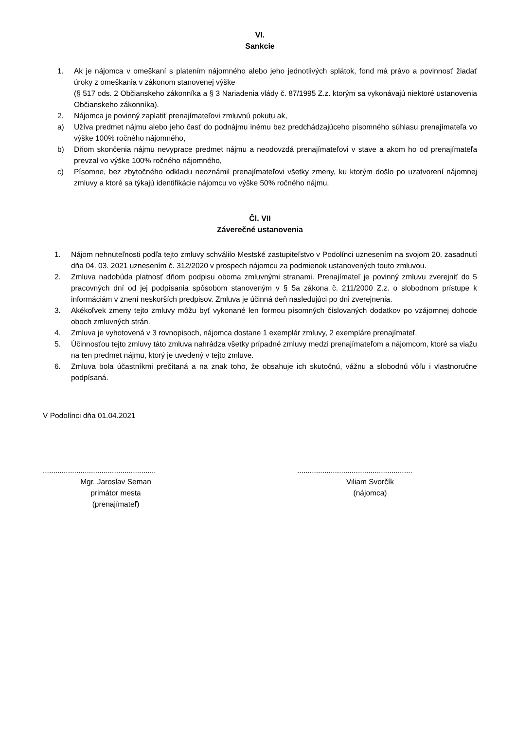VI.
Sankcie
1. Ak je nájomca v omeškaní s platením nájomného alebo jeho jednotlivých splátok, fond má právo a povinnosť žiadať úroky z omeškania v zákonom stanovenej výške
(§ 517 ods. 2 Občianskeho zákonníka a § 3 Nariadenia vlády č. 87/1995 Z.z. ktorým sa vykonávajú niektoré ustanovenia Občianskeho zákonníka).
2. Nájomca je povinný zaplatiť prenajímateľovi zmluvnú pokutu ak,
a) Užíva predmet nájmu alebo jeho časť do podnájmu inému bez predchádzajúceho písomného súhlasu prenajímateľa vo výške 100% ročného nájomného,
b) Dňom skončenia nájmu nevyprace predmet nájmu a neodovzdá prenajímateľovi v stave a akom ho od prenajímateľa prevzal vo výške 100% ročného nájomného,
c) Písomne, bez zbytočného odkladu neoznámil prenajímateľovi všetky zmeny, ku ktorým došlo po uzatvorení nájomnej zmluvy a ktoré sa týkajú identifikácie nájomcu vo výške 50% ročného nájmu.
Čl. VII
Záverečné ustanovenia
1. Nájom nehnuteľnosti podľa tejto zmluvy schválilo Mestské zastupiteľstvo v Podolínci uznesením na svojom 20. zasadnutí dňa 04. 03. 2021 uznesením č. 312/2020 v prospech nájomcu za podmienok ustanovených touto zmluvou.
2. Zmluva nadobúda platnosť dňom podpisu oboma zmluvnými stranami. Prenajímateľ je povinný zmluvu zverejniť do 5 pracovných dní od jej podpísania spôsobom stanoveným v § 5a zákona č. 211/2000 Z.z. o slobodnom prístupe k informáciám v znení neskorších predpisov. Zmluva je účinná deň nasledujúci po dni zverejnenia.
3. Akékoľvek zmeny tejto zmluvy môžu byť vykonané len formou písomných číslovaných dodatkov po vzájomnej dohode oboch zmluvných strán.
4. Zmluva je vyhotovená v 3 rovnopisoch, nájomca dostane 1 exemplár zmluvy, 2 exempláre prenajímateľ.
5. Účinnosťou tejto zmluvy táto zmluva nahrádza všetky prípadné zmluvy medzi prenajímateľom a nájomcom, ktoré sa viažu na ten predmet nájmu, ktorý je uvedený v tejto zmluve.
6. Zmluva bola účastníkmi prečítaná a na znak toho, že obsahuje ich skutočnú, vážnu a slobodnú vôľu i vlastnoručne podpísaná.
V Podolínci dňa 01.04.2021
......................................................
Mgr. Jaroslav Seman
primátor mesta
(prenajímateľ)
.......................................................
Viliam Svorčík
(nájomca)